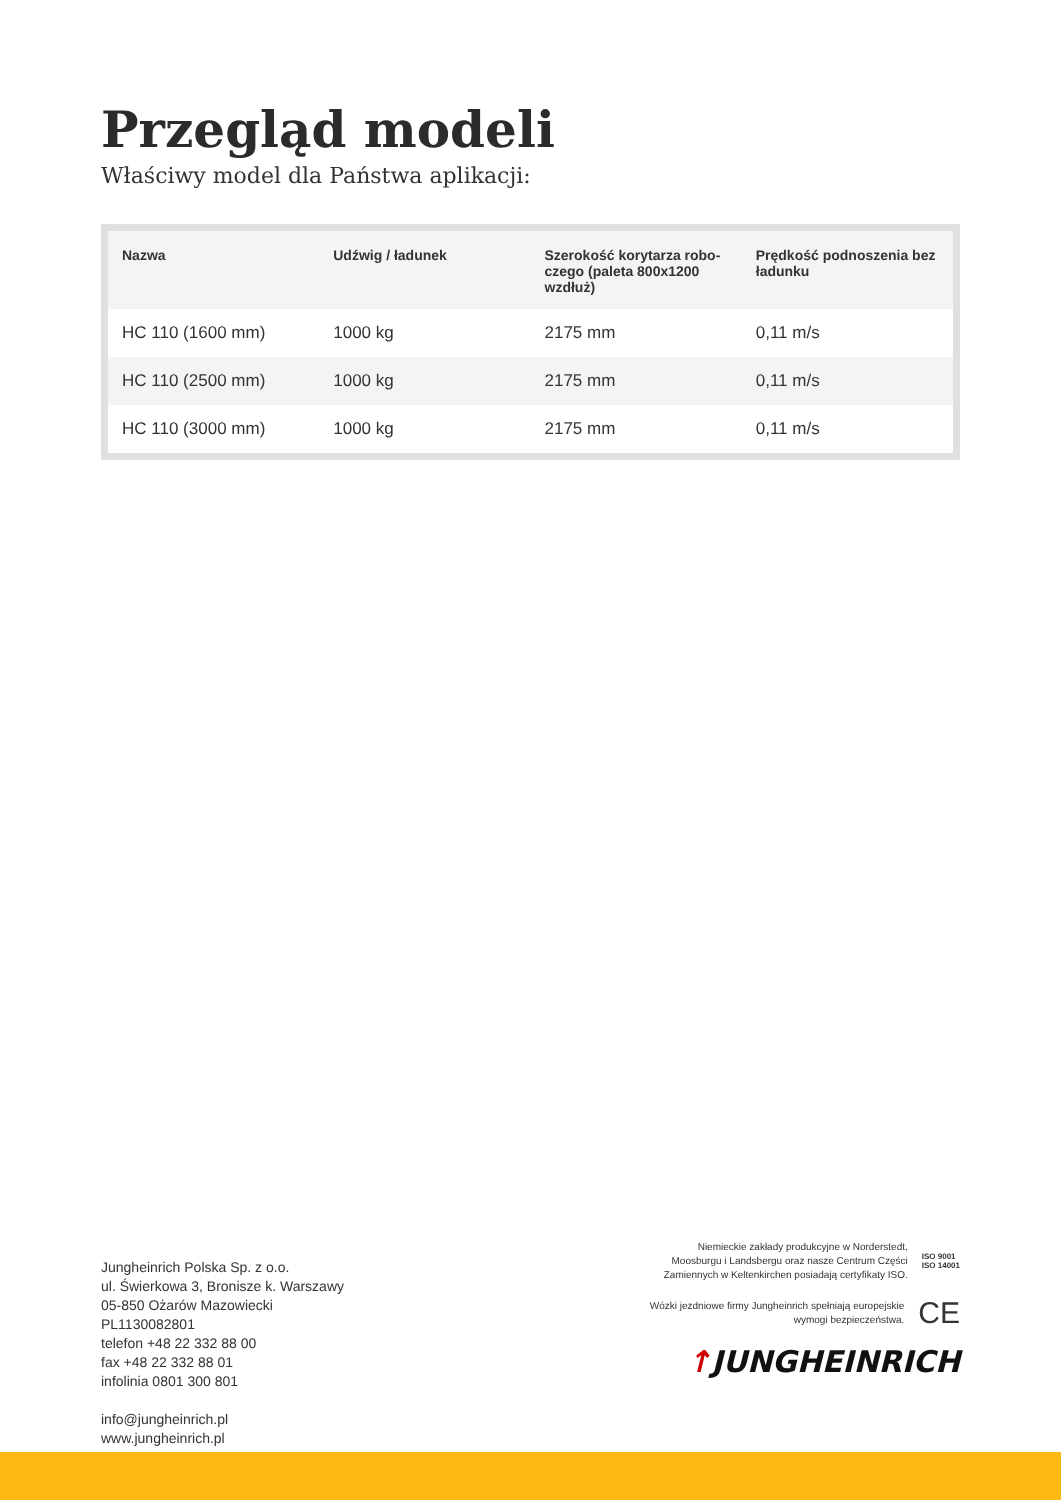Przegląd modeli
Właściwy model dla Państwa aplikacji:
| Nazwa | Udźwig / ładunek | Szerokość korytarza robo-czego (paleta 800x1200 wzdłuż) | Prędkość podnoszenia bez ładunku |
| --- | --- | --- | --- |
| HC 110 (1600 mm) | 1000 kg | 2175 mm | 0,11 m/s |
| HC 110 (2500 mm) | 1000 kg | 2175 mm | 0,11 m/s |
| HC 110 (3000 mm) | 1000 kg | 2175 mm | 0,11 m/s |
Jungheinrich Polska Sp. z o.o.
ul. Świerkowa 3, Bronisze k. Warszawy
05-850 Ożarów Mazowiecki
PL1130082801
telefon +48 22 332 88 00
fax +48 22 332 88 01
infolinia 0801 300 801
info@jungheinrich.pl
www.jungheinrich.pl
Niemieckie zakłady produkcyjne w Norderstedt, Moosburgu i Landsbergu oraz nasze Centrum Części Zamiennych w Keltenkirchen posiadają certyfikaty ISO.
ISO 9001
ISO 14001
Wózki jezdniowe firmy Jungheinrich spełniają europejskie wymogi bezpieczeństwa.
CE
↑JUNGHEINRICH